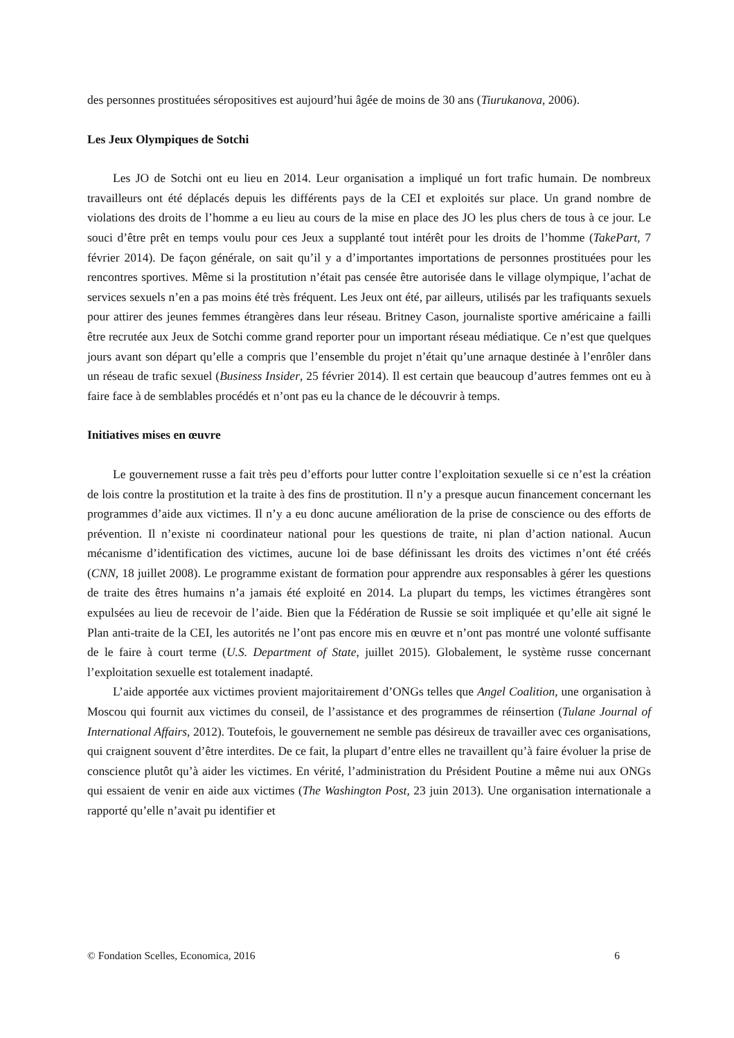des personnes prostituées séropositives est aujourd’hui âgée de moins de 30 ans (Tiurukanova, 2006).
Les Jeux Olympiques de Sotchi
Les JO de Sotchi ont eu lieu en 2014. Leur organisation a impliqué un fort trafic humain. De nombreux travailleurs ont été déplacés depuis les différents pays de la CEI et exploités sur place. Un grand nombre de violations des droits de l’homme a eu lieu au cours de la mise en place des JO les plus chers de tous à ce jour. Le souci d’être prêt en temps voulu pour ces Jeux a supplanté tout intérêt pour les droits de l’homme (TakePart, 7 février 2014). De façon générale, on sait qu’il y a d’importantes importations de personnes prostituées pour les rencontres sportives. Même si la prostitution n’était pas censée être autorisée dans le village olympique, l’achat de services sexuels n’en a pas moins été très fréquent. Les Jeux ont été, par ailleurs, utilisés par les trafiquants sexuels pour attirer des jeunes femmes étrangères dans leur réseau. Britney Cason, journaliste sportive américaine a failli être recrutée aux Jeux de Sotchi comme grand reporter pour un important réseau médiatique. Ce n’est que quelques jours avant son départ qu’elle a compris que l’ensemble du projet n’était qu’une arnaque destinée à l’enrôler dans un réseau de trafic sexuel (Business Insider, 25 février 2014). Il est certain que beaucoup d’autres femmes ont eu à faire face à de semblables procédés et n’ont pas eu la chance de le découvrir à temps.
Initiatives mises en œuvre
Le gouvernement russe a fait très peu d’efforts pour lutter contre l’exploitation sexuelle si ce n’est la création de lois contre la prostitution et la traite à des fins de prostitution. Il n’y a presque aucun financement concernant les programmes d’aide aux victimes. Il n’y a eu donc aucune amélioration de la prise de conscience ou des efforts de prévention. Il n’existe ni coordinateur national pour les questions de traite, ni plan d’action national. Aucun mécanisme d’identification des victimes, aucune loi de base définissant les droits des victimes n’ont été créés (CNN, 18 juillet 2008). Le programme existant de formation pour apprendre aux responsables à gérer les questions de traite des êtres humains n’a jamais été exploité en 2014. La plupart du temps, les victimes étrangères sont expulsées au lieu de recevoir de l’aide. Bien que la Fédération de Russie se soit impliquée et qu’elle ait signé le Plan anti-traite de la CEI, les autorités ne l’ont pas encore mis en œuvre et n’ont pas montré une volonté suffisante de le faire à court terme (U.S. Department of State, juillet 2015). Globalement, le système russe concernant l’exploitation sexuelle est totalement inadapté.
L’aide apportée aux victimes provient majoritairement d’ONGs telles que Angel Coalition, une organisation à Moscou qui fournit aux victimes du conseil, de l’assistance et des programmes de réinsertion (Tulane Journal of International Affairs, 2012). Toutefois, le gouvernement ne semble pas désireux de travailler avec ces organisations, qui craignent souvent d’être interdites. De ce fait, la plupart d’entre elles ne travaillent qu’à faire évoluer la prise de conscience plutôt qu’à aider les victimes. En vérité, l’administration du Président Poutine a même nui aux ONGs qui essaient de venir en aide aux victimes (The Washington Post, 23 juin 2013). Une organisation internationale a rapporté qu’elle n’avait pu identifier et
© Fondation Scelles, Economica, 2016 6